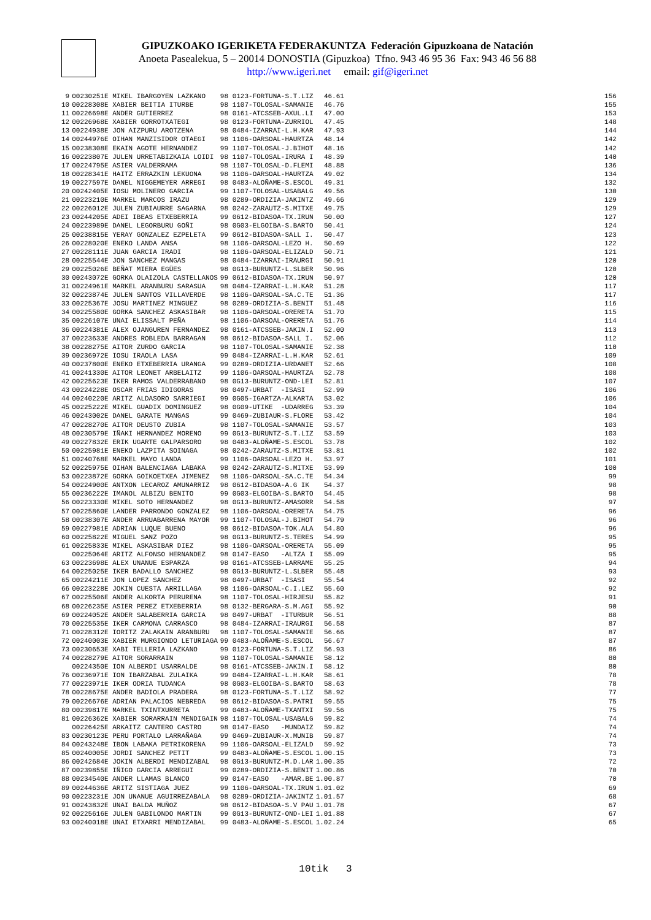GIPUZKOAKO IGERIKETA FEDERAKUNTZA Federación Gipuzkoana de Natación
Anoeta Pasealekua, 5 – 20014 DONOSTIA (Gipuzkoa) Tfno. 943 46 95 36 Fax: 943 46 56 88
http://www.igeri.net email: gif@igeri.net
| 9 | 00230251E MIKEL IBARGOYEN LAZKANO | 98 0123-FORTUNA-S.T.LIZ | 46.61 | 156 |
| 10 | 00228308E XABIER BEITIA ITURBE | 98 1107-TOLOSAL-SAMANIE | 46.76 | 155 |
| 11 | 00226698E ANDER GUTIERREZ | 98 0161-ATCSSEB-AXUL.LI | 47.00 | 153 |
| 12 | 00226968E XABIER GORROTXATEGI | 98 0123-FORTUNA-ZURRIOL | 47.45 | 148 |
| 13 | 00224938E JON AIZPURU AROTZENA | 98 0484-IZARRAI-L.H.KAR | 47.93 | 144 |
| 14 | 00244976E OIHAN MANZISIDOR OTAEGI | 98 1106-OARSOAL-HAURTZA | 48.14 | 142 |
| 15 | 00238308E EKAIN AGOTE HERNANDEZ | 99 1107-TOLOSAL-J.BIHOT | 48.16 | 142 |
| 16 | 00223807E JULEN URRETABIZKAIA LOIDI | 98 1107-TOLOSAL-IRURA I | 48.39 | 140 |
| 17 | 00224795E ASIER VALDERRAMA | 98 1107-TOLOSAL-D.FLEMI | 48.88 | 136 |
| 18 | 00228341E HAITZ ERRAZKIN LEKUONA | 98 1106-OARSOAL-HAURTZA | 49.02 | 134 |
| 19 | 00227597E DANEL NIGGEMEYER ARREGI | 98 0483-ALOÑAME-S.ESCOL | 49.31 | 132 |
| 20 | 00242405E IOSU MOLINERO GARCIA | 99 1107-TOLOSAL-USABALG | 49.56 | 130 |
| 21 | 00223210E MARKEL MARCOS IRAZU | 98 0289-ORDIZIA-JAKINTZ | 49.66 | 129 |
| 22 | 00226012E JULEN ZUBIAURRE SAGARNA | 98 0242-ZARAUTZ-S.MITXE | 49.75 | 129 |
| 23 | 00244205E ADEI IBEAS ETXEBERRIA | 99 0612-BIDASOA-TX.IRUN | 50.00 | 127 |
| 24 | 00223989E DANEL LEGORBURU GOÑI | 98 0G03-ELGOIBA-S.BARTO | 50.41 | 124 |
| 25 | 00238815E YERAY GONZALEZ EZPELETA | 99 0612-BIDASOA-SALL I. | 50.47 | 123 |
| 26 | 00228020E ENEKO LANDA ANSA | 98 1106-OARSOAL-LEZO H. | 50.69 | 122 |
| 27 | 00228111E JUAN GARCIA IRADI | 98 1106-OARSOAL-ELIZALD | 50.71 | 121 |
| 28 | 00225544E JON SANCHEZ MANGAS | 98 0484-IZARRAI-IRAURGI | 50.91 | 120 |
| 29 | 00225026E BEÑAT MIERA EGÜES | 98 0G13-BURUNTZ-L.SLBER | 50.96 | 120 |
| 30 | 00243072E GORKA OLAIZOLA CASTELLANOS | 99 0612-BIDASOA-TX.IRUN | 50.97 | 120 |
| 31 | 00224961E MARKEL ARANBURU SARASUA | 98 0484-IZARRAI-L.H.KAR | 51.28 | 117 |
| 32 | 00223874E JULEN SANTOS VILLAVERDE | 98 1106-OARSOAL-SA.C.TE | 51.36 | 117 |
| 33 | 00225367E JOSU MARTINEZ MINGUEZ | 98 0289-ORDIZIA-S.BENIT | 51.48 | 116 |
| 34 | 00225580E GORKA SANCHEZ ASKASIBAR | 98 1106-OARSOAL-ORERETA | 51.70 | 115 |
| 35 | 00226107E UNAI ELISSALT PEÑA | 98 1106-OARSOAL-ORERETA | 51.76 | 114 |
| 36 | 00224381E ALEX OJANGUREN FERNANDEZ | 98 0161-ATCSSEB-JAKIN.I | 52.00 | 113 |
| 37 | 00223633E ANDRES ROBLEDA BARRAGAN | 98 0612-BIDASOA-SALL I. | 52.06 | 112 |
| 38 | 00228275E AITOR ZURDO GARCIA | 98 1107-TOLOSAL-SAMANIE | 52.38 | 110 |
| 39 | 00236972E IOSU IRAOLA LASA | 99 0484-IZARRAI-L.H.KAR | 52.61 | 109 |
| 40 | 00237800E ENEKO ETXEBERRIA URANGA | 99 0289-ORDIZIA-URDANET | 52.66 | 108 |
| 41 | 00241330E AITOR LEONET ARBELAITZ | 99 1106-OARSOAL-HAURTZA | 52.78 | 108 |
| 42 | 00225623E IKER RAMOS VALDERRABANO | 98 0G13-BURUNTZ-OND-LEI | 52.81 | 107 |
| 43 | 00224228E OSCAR FRIAS IDIGORAS | 98 0497-URBAT -ISASI | 52.99 | 106 |
| 44 | 00240220E ARITZ ALDASORO SARRIEGI | 99 0G05-IGARTZA-ALKARTA | 53.02 | 106 |
| 45 | 00225222E MIKEL GUADIX DOMINGUEZ | 98 0G09-UTIKE -UDARREG | 53.39 | 104 |
| 46 | 00243002E DANEL GARATE MANGAS | 99 0469-ZUBIAUR-S.FLORE | 53.42 | 104 |
| 47 | 00228270E AITOR DEUSTO ZUBIA | 98 1107-TOLOSAL-SAMANIE | 53.57 | 103 |
| 48 | 00230579E IÑAKI HERNANDEZ MORENO | 99 0G13-BURUNTZ-S.T.LIZ | 53.59 | 103 |
| 49 | 00227832E ERIK UGARTE GALPARSORO | 98 0483-ALOÑAME-S.ESCOL | 53.78 | 102 |
| 50 | 00225981E ENEKO LAZPITA SOINAGA | 98 0242-ZARAUTZ-S.MITXE | 53.81 | 102 |
| 51 | 00240768E MARKEL MAYO LANDA | 99 1106-OARSOAL-LEZO H. | 53.97 | 101 |
| 52 | 00225975E OIHAN BALENCIAGA LABAKA | 98 0242-ZARAUTZ-S.MITXE | 53.99 | 100 |
| 53 | 00223872E GORKA GOIKOETXEA JIMENEZ | 98 1106-OARSOAL-SA.C.TE | 54.34 | 99 |
| 54 | 00224900E ANTXON LECAROZ AMUNARRIZ | 98 0612-BIDASOA-A.G IK | 54.37 | 98 |
| 55 | 00236222E IMANOL ALBIZU BENITO | 99 0G03-ELGOIBA-S.BARTO | 54.45 | 98 |
| 56 | 00223330E MIKEL SOTO HERNANDEZ | 98 0G13-BURUNTZ-AMASORR | 54.58 | 97 |
| 57 | 00225860E LANDER PARRONDO GONZALEZ | 98 1106-OARSOAL-ORERETA | 54.75 | 96 |
| 58 | 00238307E ANDER ARRUABARRENA MAYOR | 99 1107-TOLOSAL-J.BIHOT | 54.79 | 96 |
| 59 | 00227981E ADRIAN LUQUE BUENO | 98 0612-BIDASOA-TOK.ALA | 54.80 | 96 |
| 60 | 00225822E MIGUEL SANZ POZO | 98 0G13-BURUNTZ-S.TERES | 54.99 | 95 |
| 61 | 00225833E MIKEL ASKASIBAR DIEZ | 98 1106-OARSOAL-ORERETA | 55.09 | 95 |
| | 00225064E ARITZ ALFONSO HERNANDEZ | 98 0147-EASO -ALTZA I | 55.09 | 95 |
| 63 | 00223698E ALEX UNANUE ESPARZA | 98 0161-ATCSSEB-LARRAME | 55.25 | 94 |
| 64 | 00225025E IKER BADALLO SANCHEZ | 98 0G13-BURUNTZ-L.SLBER | 55.48 | 93 |
| 65 | 00224211E JON LOPEZ SANCHEZ | 98 0497-URBAT -ISASI | 55.54 | 92 |
| 66 | 00223228E JOKIN CUESTA ARRILLAGA | 98 1106-OARSOAL-C.I.LEZ | 55.60 | 92 |
| 67 | 00225506E ANDER ALKORTA PERURENA | 98 1107-TOLOSAL-HIRJESU | 55.82 | 91 |
| 68 | 00226235E ASIER PEREZ ETXEBERRIA | 98 0132-BERGARA-S.M.AGI | 55.92 | 90 |
| 69 | 00224052E ANDER SALABERRIA GARCIA | 98 0497-URBAT -ITURBUR | 56.51 | 88 |
| 70 | 00225535E IKER CARMONA CARRASCO | 98 0484-IZARRAI-IRAURGI | 56.58 | 87 |
| 71 | 00228312E IORITZ ZALAKAIN ARANBURU | 98 1107-TOLOSAL-SAMANIE | 56.66 | 87 |
| 72 | 00240003E XABIER MURGIONDO LETURIAGA | 99 0483-ALOÑAME-S.ESCOL | 56.67 | 87 |
| 73 | 00230653E XABI TELLERIA LAZKANO | 99 0123-FORTUNA-S.T.LIZ | 56.93 | 86 |
| 74 | 00228279E AITOR SORARRAIN | 98 1107-TOLOSAL-SAMANIE | 58.12 | 80 |
| | 00224350E ION ALBERDI USARRALDE | 98 0161-ATCSSEB-JAKIN.I | 58.12 | 80 |
| 76 | 00236971E ION IBARZABAL ZULAIKA | 99 0484-IZARRAI-L.H.KAR | 58.61 | 78 |
| 77 | 00223971E IKER ODRIA TUDANCA | 98 0G03-ELGOIBA-S.BARTO | 58.63 | 78 |
| 78 | 00228675E ANDER BADIOLA PRADERA | 98 0123-FORTUNA-S.T.LIZ | 58.92 | 77 |
| 79 | 00226676E ADRIAN PALACIOS NEBREDA | 98 0612-BIDASOA-S.PATRI | 59.55 | 75 |
| 80 | 00239817E MARKEL TXINTXURRETA | 99 0483-ALOÑAME-TXANTXI | 59.56 | 75 |
| 81 | 00226362E XABIER SORARRAIN MENDIGAIN | 98 1107-TOLOSAL-USABALG | 59.82 | 74 |
| | 00226425E ARKAITZ CANTERO CASTRO | 98 0147-EASO -MUNDAIZ | 59.82 | 74 |
| 83 | 00230123E PERU PORTALO LARRAÑAGA | 99 0469-ZUBIAUR-X.MUNIB | 59.87 | 74 |
| 84 | 00243248E IBON LABAKA PETRIKORENA | 99 1106-OARSOAL-ELIZALD | 59.92 | 73 |
| 85 | 00240005E JORDI SANCHEZ PETIT | 99 0483-ALOÑAME-S.ESCOL | 1.00.15 | 73 |
| 86 | 00242684E JOKIN ALBERDI MENDIZABAL | 98 0G13-BURUNTZ-M.D.LAR | 1.00.35 | 72 |
| 87 | 00239855E IÑIGO GARCIA ARREGUI | 99 0289-ORDIZIA-S.BENIT | 1.00.86 | 70 |
| 88 | 00234540E ANDER LLAMAS BLANCO | 99 0147-EASO -AMAR.BE | 1.00.87 | 70 |
| 89 | 00244636E ARITZ SISTIAGA JUEZ | 99 1106-OARSOAL-TX.IRUN | 1.01.02 | 69 |
| 90 | 00223231E JON UNANUE AGUIRREZABALA | 98 0289-ORDIZIA-JAKINTZ | 1.01.57 | 68 |
| 91 | 00243832E UNAI BALDA MUÑOZ | 98 0612-BIDASOA-S.V PAU | 1.01.78 | 67 |
| 92 | 00225616E JULEN GABILONDO MARTIN | 99 0G13-BURUNTZ-OND-LEI | 1.01.88 | 67 |
| 93 | 00240018E UNAI ETXARRI MENDIZABAL | 99 0483-ALOÑAME-S.ESCOL | 1.02.24 | 65 |
10tik 3